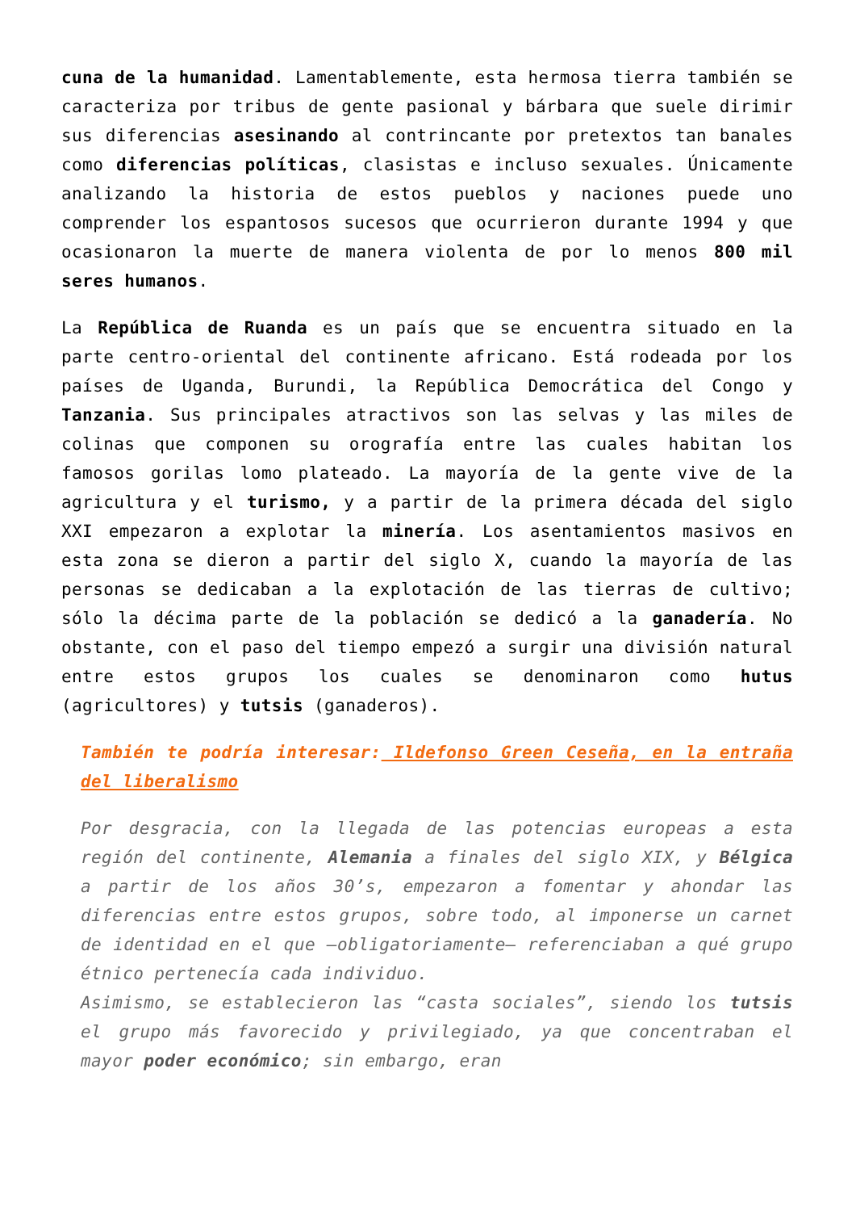cuna de la humanidad. Lamentablemente, esta hermosa tierra también se caracteriza por tribus de gente pasional y bárbara que suele dirimir sus diferencias asesinando al contrincante por pretextos tan banales como diferencias políticas, clasistas e incluso sexuales. Únicamente analizando la historia de estos pueblos y naciones puede uno comprender los espantosos sucesos que ocurrieron durante 1994 y que ocasionaron la muerte de manera violenta de por lo menos 800 mil seres humanos.
La República de Ruanda es un país que se encuentra situado en la parte centro-oriental del continente africano. Está rodeada por los países de Uganda, Burundi, la República Democrática del Congo y Tanzania. Sus principales atractivos son las selvas y las miles de colinas que componen su orografía entre las cuales habitan los famosos gorilas lomo plateado. La mayoría de la gente vive de la agricultura y el turismo, y a partir de la primera década del siglo XXI empezaron a explotar la minería. Los asentamientos masivos en esta zona se dieron a partir del siglo X, cuando la mayoría de las personas se dedicaban a la explotación de las tierras de cultivo; sólo la décima parte de la población se dedicó a la ganadería. No obstante, con el paso del tiempo empezó a surgir una división natural entre estos grupos los cuales se denominaron como hutus (agricultores) y tutsis (ganaderos).
También te podría interesar: Ildefonso Green Ceseña, en la entraña del liberalismo
Por desgracia, con la llegada de las potencias europeas a esta región del continente, Alemania a finales del siglo XIX, y Bélgica a partir de los años 30’s, empezaron a fomentar y ahondar las diferencias entre estos grupos, sobre todo, al imponerse un carnet de identidad en el que –obligatoriamente– referenciaban a qué grupo étnico pertenecía cada individuo.
Asimismo, se establecieron las “casta sociales”, siendo los tutsis el grupo más favorecido y privilegiado, ya que concentraban el mayor poder económico; sin embargo, eran